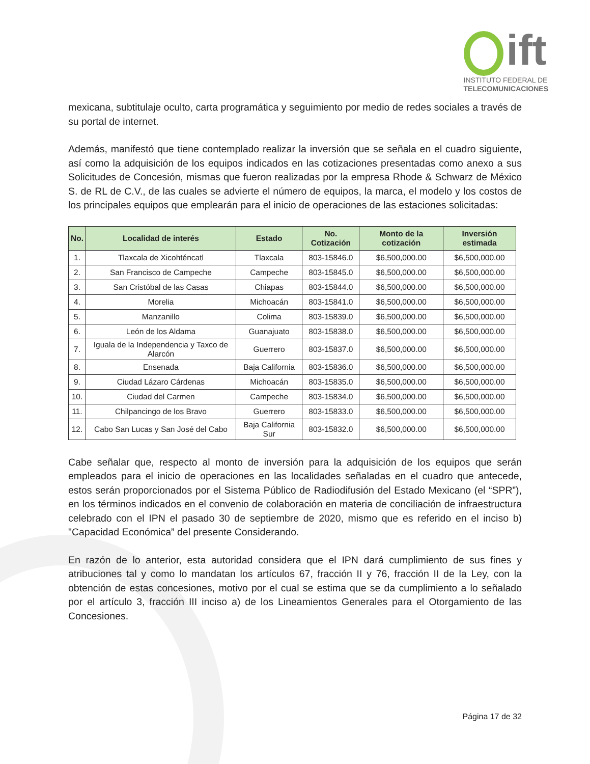ift
INSTITUTO FEDERAL DE
TELECOMUNICACIONES
mexicana, subtitulaje oculto, carta programática y seguimiento por medio de redes sociales a través de su portal de internet.
Además, manifestó que tiene contemplado realizar la inversión que se señala en el cuadro siguiente, así como la adquisición de los equipos indicados en las cotizaciones presentadas como anexo a sus Solicitudes de Concesión, mismas que fueron realizadas por la empresa Rhode & Schwarz de México S. de RL de C.V., de las cuales se advierte el número de equipos, la marca, el modelo y los costos de los principales equipos que emplearán para el inicio de operaciones de las estaciones solicitadas:
| No. | Localidad de interés | Estado | No. Cotización | Monto de la cotización | Inversión estimada |
| --- | --- | --- | --- | --- | --- |
| 1. | Tlaxcala de Xicohténcatl | Tlaxcala | 803-15846.0 | $6,500,000.00 | $6,500,000.00 |
| 2. | San Francisco de Campeche | Campeche | 803-15845.0 | $6,500,000.00 | $6,500,000.00 |
| 3. | San Cristóbal de las Casas | Chiapas | 803-15844.0 | $6,500,000.00 | $6,500,000.00 |
| 4. | Morelia | Michoacán | 803-15841.0 | $6,500,000.00 | $6,500,000.00 |
| 5. | Manzanillo | Colima | 803-15839.0 | $6,500,000.00 | $6,500,000.00 |
| 6. | León de los Aldama | Guanajuato | 803-15838.0 | $6,500,000.00 | $6,500,000.00 |
| 7. | Iguala de la Independencia y Taxco de Alarcón | Guerrero | 803-15837.0 | $6,500,000.00 | $6,500,000.00 |
| 8. | Ensenada | Baja California | 803-15836.0 | $6,500,000.00 | $6,500,000.00 |
| 9. | Ciudad Lázaro Cárdenas | Michoacán | 803-15835.0 | $6,500,000.00 | $6,500,000.00 |
| 10. | Ciudad del Carmen | Campeche | 803-15834.0 | $6,500,000.00 | $6,500,000.00 |
| 11. | Chilpancingo de los Bravo | Guerrero | 803-15833.0 | $6,500,000.00 | $6,500,000.00 |
| 12. | Cabo San Lucas y San José del Cabo | Baja California Sur | 803-15832.0 | $6,500,000.00 | $6,500,000.00 |
Cabe señalar que, respecto al monto de inversión para la adquisición de los equipos que serán empleados para el inicio de operaciones en las localidades señaladas en el cuadro que antecede, estos serán proporcionados por el Sistema Público de Radiodifusión del Estado Mexicano (el “SPR”), en los términos indicados en el convenio de colaboración en materia de conciliación de infraestructura celebrado con el IPN el pasado 30 de septiembre de 2020, mismo que es referido en el inciso b) "Capacidad Económica” del presente Considerando.
En razón de lo anterior, esta autoridad considera que el IPN dará cumplimiento de sus fines y atribuciones tal y como lo mandatan los artículos 67, fracción II y 76, fracción II de la Ley, con la obtención de estas concesiones, motivo por el cual se estima que se da cumplimiento a lo señalado por el artículo 3, fracción III inciso a) de los Lineamientos Generales para el Otorgamiento de las Concesiones.
Página 17 de 32